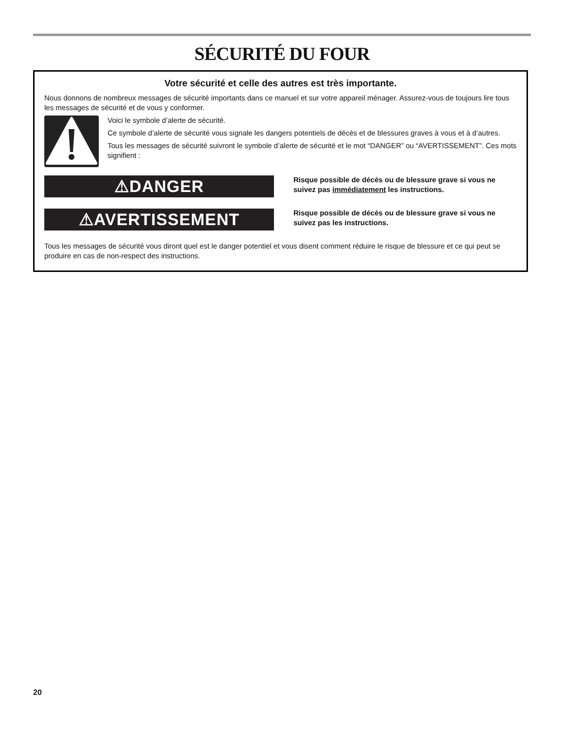SÉCURITÉ DU FOUR
Votre sécurité et celle des autres est très importante.
Nous donnons de nombreux messages de sécurité importants dans ce manuel et sur votre appareil ménager. Assurez-vous de toujours lire tous les messages de sécurité et de vous y conformer.
Voici le symbole d’alerte de sécurité.
Ce symbole d’alerte de sécurité vous signale les dangers potentiels de décès et de blessures graves à vous et à d’autres.
Tous les messages de sécurité suivront le symbole d’alerte de sécurité et le mot “DANGER” ou “AVERTISSEMENT”. Ces mots signifient :
⚠DANGER
Risque possible de décès ou de blessure grave si vous ne suivez pas immédiatement les instructions.
⚠AVERTISSEMENT
Risque possible de décès ou de blessure grave si vous ne suivez pas les instructions.
Tous les messages de sécurité vous diront quel est le danger potentiel et vous disent comment réduire le risque de blessure et ce qui peut se produire en cas de non-respect des instructions.
20